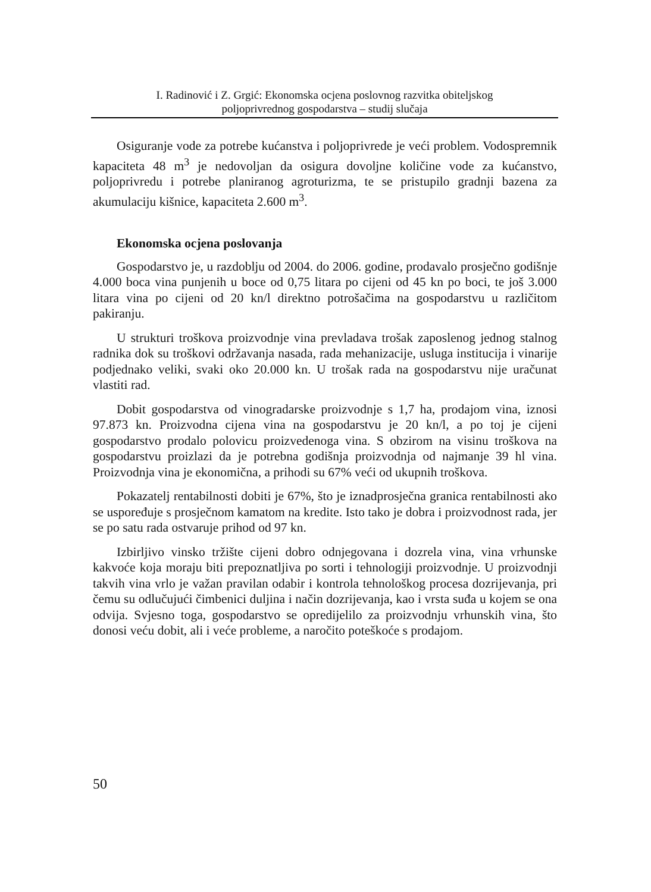I. Radinović i Z. Grgić: Ekonomska ocjena poslovnog razvitka obiteljskog
poljoprivrednog gospodarstva – studij slučaja
Osiguranje vode za potrebe kućanstva i poljoprivrede je veći problem. Vodospremnik kapaciteta 48 m<sup>3</sup> je nedovoljan da osigura dovoljne količine vode za kućanstvo, poljoprivredu i potrebe planiranog agroturizma, te se pristupilo gradnji bazena za akumulaciju kišnice, kapaciteta 2.600 m<sup>3</sup>.
Ekonomska ocjena poslovanja
Gospodarstvo je, u razdoblju od 2004. do 2006. godine, prodavalo prosječno godišnje 4.000 boca vina punjenih u boce od 0,75 litara po cijeni od 45 kn po boci, te još 3.000 litara vina po cijeni od 20 kn/l direktno potrošačima na gospodarstvu u različitom pakiranju.
U strukturi troškova proizvodnje vina prevladava trošak zaposlenog jednog stalnog radnika dok su troškovi održavanja nasada, rada mehanizacije, usluga institucija i vinarije podjednako veliki, svaki oko 20.000 kn. U trošak rada na gospodarstvu nije uračunat vlastiti rad.
Dobit gospodarstva od vinogradarske proizvodnje s 1,7 ha, prodajom vina, iznosi 97.873 kn. Proizvodna cijena vina na gospodarstvu je 20 kn/l, a po toj je cijeni gospodarstvo prodalo polovicu proizvedenoga vina. S obzirom na visinu troškova na gospodarstvu proizlazi da je potrebna godišnja proizvodnja od najmanje 39 hl vina. Proizvodnja vina je ekonomična, a prihodi su 67% veći od ukupnih troškova.
Pokazatelj rentabilnosti dobiti je 67%, što je iznadprosječna granica rentabilnosti ako se uspoređuje s prosječnom kamatom na kredite. Isto tako je dobra i proizvodnost rada, jer se po satu rada ostvaruje prihod od 97 kn.
Izbirljivo vinsko tržište cijeni dobro odnjegovana i dozrela vina, vina vrhunske kakvoće koja moraju biti prepoznatljiva po sorti i tehnologiji proizvodnje. U proizvodnji takvih vina vrlo je važan pravilan odabir i kontrola tehnološkog procesa dozrijevanja, pri čemu su odlučujući čimbenici duljina i način dozrijevanja, kao i vrsta suđa u kojem se ona odvija. Svjesno toga, gospodarstvo se opredijelilo za proizvodnju vrhunskih vina, što donosi veću dobit, ali i veće probleme, a naročito poteškoće s prodajom.
50